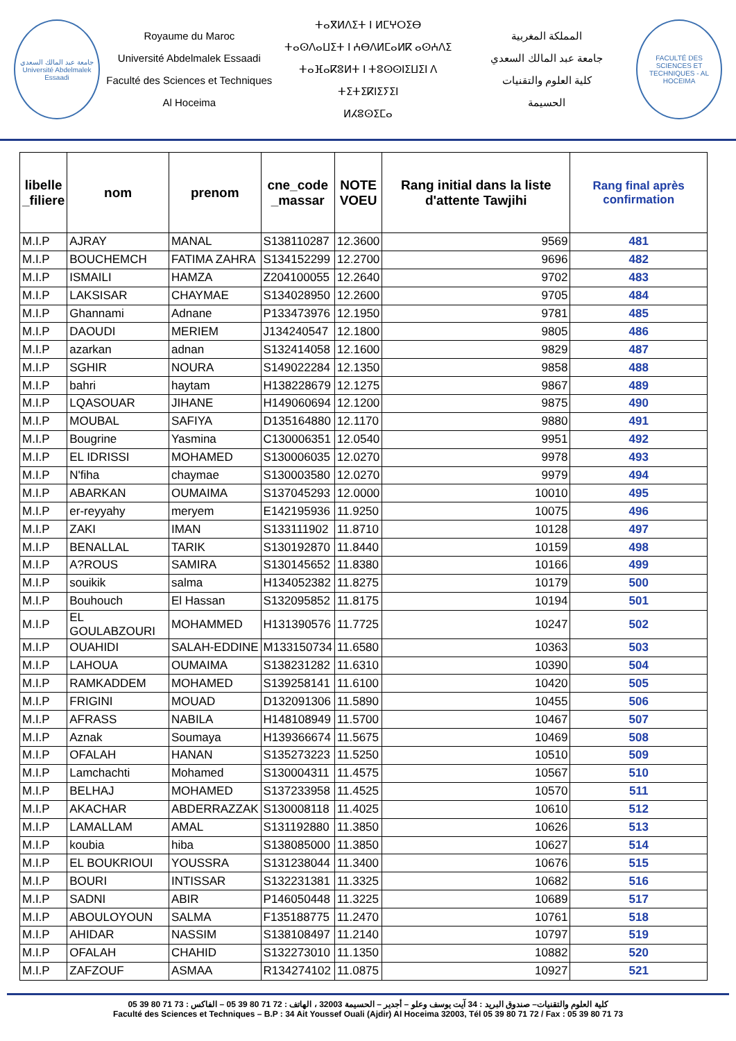جامعة عبد المالك السعدي
Université Abdelmalek Essaadi
Royaume du Maroc
Université Abdelmalek Essaadi
Faculté des Sciences et Techniques
Al Hoceima
ⵜⴰⴳⵍⴷⵉⵜ ⵏ ⵍⵎⵖⵔⵉⴱ
ⵜⴰⵙⴷⴰⵡⵉⵜ ⵏ ⵄⴱⴷⵍⵎⴰⵍⴽ ⴰⵙⵄⴷⵉ
ⵜⴰⴼⴰⴽⵓⵍⵜ ⵏ ⵜⵓⵙⵙⵏⵉⵡⵉⵏ ⴷ ⵜⵉⵜⵉⴽⵏⵉⵢⵉⵏ
ⵍⵃⵓⵙⵉⵎⴰ
المملكة المغربية
جامعة عبد المالك السعدي
كلية العلوم والتقنيات
الحسيمة
FACULTÉ DES SCIENCES ET TECHNIQUES - AL HOCEIMA
| libelle _filiere | nom | prenom | cne_code _massar | NOTE VOEU | Rang initial dans la liste d'attente Tawjihi | Rang final après confirmation |
| --- | --- | --- | --- | --- | --- | --- |
| M.I.P | AJRAY | MANAL | S138110287 | 12.3600 | 9569 | 481 |
| M.I.P | BOUCHEMCH | FATIMA ZAHRA | S134152299 | 12.2700 | 9696 | 482 |
| M.I.P | ISMAILI | HAMZA | Z204100055 | 12.2640 | 9702 | 483 |
| M.I.P | LAKSISAR | CHAYMAE | S134028950 | 12.2600 | 9705 | 484 |
| M.I.P | Ghannami | Adnane | P133473976 | 12.1950 | 9781 | 485 |
| M.I.P | DAOUDI | MERIEM | J134240547 | 12.1800 | 9805 | 486 |
| M.I.P | azarkan | adnan | S132414058 | 12.1600 | 9829 | 487 |
| M.I.P | SGHIR | NOURA | S149022284 | 12.1350 | 9858 | 488 |
| M.I.P | bahri | haytam | H138228679 | 12.1275 | 9867 | 489 |
| M.I.P | LQASOUAR | JIHANE | H149060694 | 12.1200 | 9875 | 490 |
| M.I.P | MOUBAL | SAFIYA | D135164880 | 12.1170 | 9880 | 491 |
| M.I.P | Bougrine | Yasmina | C130006351 | 12.0540 | 9951 | 492 |
| M.I.P | EL IDRISSI | MOHAMED | S130006035 | 12.0270 | 9978 | 493 |
| M.I.P | N'fiha | chaymae | S130003580 | 12.0270 | 9979 | 494 |
| M.I.P | ABARKAN | OUMAIMA | S137045293 | 12.0000 | 10010 | 495 |
| M.I.P | er-reyyahy | meryem | E142195936 | 11.9250 | 10075 | 496 |
| M.I.P | ZAKI | IMAN | S133111902 | 11.8710 | 10128 | 497 |
| M.I.P | BENALLAL | TARIK | S130192870 | 11.8440 | 10159 | 498 |
| M.I.P | A?ROUS | SAMIRA | S130145652 | 11.8380 | 10166 | 499 |
| M.I.P | souikik | salma | H134052382 | 11.8275 | 10179 | 500 |
| M.I.P | Bouhouch | El Hassan | S132095852 | 11.8175 | 10194 | 501 |
| M.I.P | EL GOULABZOURI | MOHAMMED | H131390576 | 11.7725 | 10247 | 502 |
| M.I.P | OUAHIDI | SALAH-EDDINE | M133150734 | 11.6580 | 10363 | 503 |
| M.I.P | LAHOUA | OUMAIMA | S138231282 | 11.6310 | 10390 | 504 |
| M.I.P | RAMKADDEM | MOHAMED | S139258141 | 11.6100 | 10420 | 505 |
| M.I.P | FRIGINI | MOUAD | D132091306 | 11.5890 | 10455 | 506 |
| M.I.P | AFRASS | NABILA | H148108949 | 11.5700 | 10467 | 507 |
| M.I.P | Aznak | Soumaya | H139366674 | 11.5675 | 10469 | 508 |
| M.I.P | OFALAH | HANAN | S135273223 | 11.5250 | 10510 | 509 |
| M.I.P | Lamchachti | Mohamed | S130004311 | 11.4575 | 10567 | 510 |
| M.I.P | BELHAJ | MOHAMED | S137233958 | 11.4525 | 10570 | 511 |
| M.I.P | AKACHAR | ABDERRAZZAK | S130008118 | 11.4025 | 10610 | 512 |
| M.I.P | LAMALLAM | AMAL | S131192880 | 11.3850 | 10626 | 513 |
| M.I.P | koubia | hiba | S138085000 | 11.3850 | 10627 | 514 |
| M.I.P | EL BOUKRIOUI | YOUSSRA | S131238044 | 11.3400 | 10676 | 515 |
| M.I.P | BOURI | INTISSAR | S132231381 | 11.3325 | 10682 | 516 |
| M.I.P | SADNI | ABIR | P146050448 | 11.3225 | 10689 | 517 |
| M.I.P | ABOULOYOUN | SALMA | F135188775 | 11.2470 | 10761 | 518 |
| M.I.P | AHIDAR | NASSIM | S138108497 | 11.2140 | 10797 | 519 |
| M.I.P | OFALAH | CHAHID | S132273010 | 11.1350 | 10882 | 520 |
| M.I.P | ZAFZOUF | ASMAA | R134274102 | 11.0875 | 10927 | 521 |
كلية العلوم والتقنيات– صندوق البريد : 34 آيت يوسف وعلو – أجدير – الحسيمة 32003 ، الهاتف : 72 71 80 39 05 – الفاكس : 73 71 80 39 05
Faculté des Sciences et Techniques – B.P : 34 Ait Youssef Ouali (Ajdir) Al Hoceima 32003, Tél 05 39 80 71 72 / Fax : 05 39 80 71 73